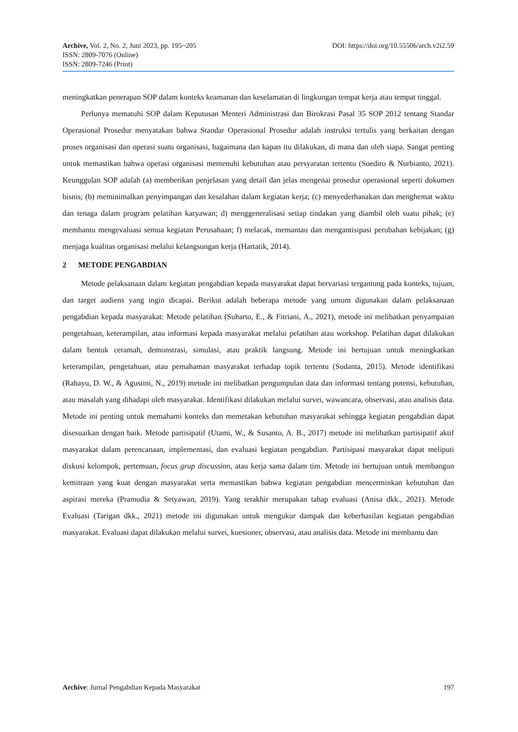DOI: https://doi.org/10.55506/arch.v2i2.59 Archive, Vol. 2, No. 2, Juni 2023, pp. 195~205
ISSN: 2809-7076 (Online)
ISSN: 2809-7246 (Print)
meningkatkan penerapan SOP dalam konteks keamanan dan keselamatan di lingkungan tempat kerja atau tempat tinggal.
Perlunya mematuhi SOP dalam Keputusan Menteri Administrasi dan Birokrasi Pasal 35 SOP 2012 tentang Standar Operasional Prosedur menyatakan bahwa Standar Operasional Prosedur adalah instruksi tertulis yang berkaitan dengan proses organisasi dan operasi suatu organisasi, bagaimana dan kapan itu dilakukan, di mana dan oleh siapa. Sangat penting untuk memastikan bahwa operasi organisasi memenuhi kebutuhan atau persyaratan tertentu (Soediro & Nurbianto, 2021). Keunggulan SOP adalah (a) memberikan penjelasan yang detail dan jelas mengenai prosedur operasional seperti dokumen bisnis; (b) meminimalkan penyimpangan dan kesalahan dalam kegiatan kerja; (c) menyederhanakan dan menghemat waktu dan tenaga dalam program pelatihan karyawan; d) menggeneralisasi setiap tindakan yang diambil oleh suatu pihak; (e) membantu mengevaluasi semua kegiatan Perusahaan; f) melacak, memantau dan mengantisipasi perubahan kebijakan; (g) menjaga kualitas organisasi melalui kelangsungan kerja (Hartatik, 2014).
2 METODE PENGABDIAN
Metode pelaksanaan dalam kegiatan pengabdian kepada masyarakat dapat bervariasi tergantung pada konteks, tujuan, dan target audiens yang ingin dicapai. Berikut adalah beberapa metode yang umum digunakan dalam pelaksanaan pengabdian kepada masyarakat: Metode pelatihan (Suharto, E., & Fitriani, A., 2021), metode ini melibatkan penyampaian pengetahuan, keterampilan, atau informasi kepada masyarakat melalui pelatihan atau workshop. Pelatihan dapat dilakukan dalam bentuk ceramah, demonstrasi, simulasi, atau praktik langsung. Metode ini bertujuan untuk meningkatkan keterampilan, pengetahuan, atau pemahaman masyarakat terhadap topik tertentu (Sudanta, 2015). Metode identifikasi (Rahayu, D. W., & Agustini, N., 2019) metode ini melibatkan pengumpulan data dan informasi tentang potensi, kebutuhan, atau masalah yang dihadapi oleh masyarakat. Identifikasi dilakukan melalui survei, wawancara, observasi, atau analisis data. Metode ini penting untuk memahami konteks dan memetakan kebutuhan masyarakat sehingga kegiatan pengabdian dapat disesuaikan dengan baik. Metode partisipatif (Utami, W., & Susanto, A. B., 2017) metode ini melibatkan partisipatif aktif masyarakat dalam perencanaan, implementasi, dan evaluasi kegiatan pengabdian. Partisipasi masyarakat dapat meliputi diskusi kelompok, pertemuan, focus grup discussion, atau kerja sama dalam tim. Metode ini bertujuan untuk membangun kemitraan yang kuat dengan masyarakat serta memastikan bahwa kegiatan pengabdian mencerminkan kebutuhan dan aspirasi mereka (Pramudia & Setyawan, 2019). Yang terakhir merupakan tahap evaluasi (Anisa dkk., 2021). Metode Evaluasi (Tarigan dkk., 2021) metode ini digunakan untuk mengukur dampak dan keberhasilan kegiatan pengabdian masyarakat. Evaluasi dapat dilakukan melalui survei, kuesioner, observasi, atau analisis data. Metode ini membantu dan
197 Archive: Jurnal Pengabdian Kepada Masyarakat